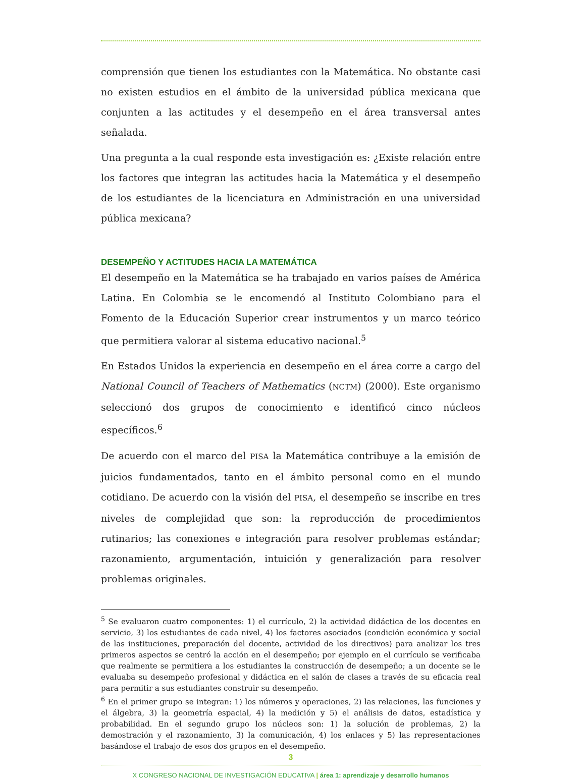comprensión que tienen los estudiantes con la Matemática. No obstante casi no existen estudios en el ámbito de la universidad pública mexicana que conjunten a las actitudes y el desempeño en el área transversal antes señalada.
Una pregunta a la cual responde esta investigación es: ¿Existe relación entre los factores que integran las actitudes hacia la Matemática y el desempeño de los estudiantes de la licenciatura en Administración en una universidad pública mexicana?
DESEMPEÑO Y ACTITUDES HACIA LA MATEMÁTICA
El desempeño en la Matemática se ha trabajado en varios países de América Latina. En Colombia se le encomendó al Instituto Colombiano para el Fomento de la Educación Superior crear instrumentos y un marco teórico que permitiera valorar al sistema educativo nacional.<sup>5</sup>
En Estados Unidos la experiencia en desempeño en el área corre a cargo del National Council of Teachers of Mathematics (NCTM) (2000). Este organismo seleccionó dos grupos de conocimiento e identificó cinco núcleos específicos.<sup>6</sup>
De acuerdo con el marco del PISA la Matemática contribuye a la emisión de juicios fundamentados, tanto en el ámbito personal como en el mundo cotidiano. De acuerdo con la visión del PISA, el desempeño se inscribe en tres niveles de complejidad que son: la reproducción de procedimientos rutinarios; las conexiones e integración para resolver problemas estándar; razonamiento, argumentación, intuición y generalización para resolver problemas originales.
<sup>5</sup> Se evaluaron cuatro componentes: 1) el currículo, 2) la actividad didáctica de los docentes en servicio, 3) los estudiantes de cada nivel, 4) los factores asociados (condición económica y social de las instituciones, preparación del docente, actividad de los directivos) para analizar los tres primeros aspectos se centró la acción en el desempeño; por ejemplo en el currículo se verificaba que realmente se permitiera a los estudiantes la construcción de desempeño; a un docente se le evaluaba su desempeño profesional y didáctica en el salón de clases a través de su eficacia real para permitir a sus estudiantes construir su desempeño.
<sup>6</sup> En el primer grupo se integran: 1) los números y operaciones, 2) las relaciones, las funciones y el álgebra, 3) la geometría espacial, 4) la medición y 5) el análisis de datos, estadística y probabilidad. En el segundo grupo los núcleos son: 1) la solución de problemas, 2) la demostración y el razonamiento, 3) la comunicación, 4) los enlaces y 5) las representaciones basándose el trabajo de esos dos grupos en el desempeño.
3
X CONGRESO NACIONAL DE INVESTIGACIÓN EDUCATIVA | área 1: aprendizaje y desarrollo humanos